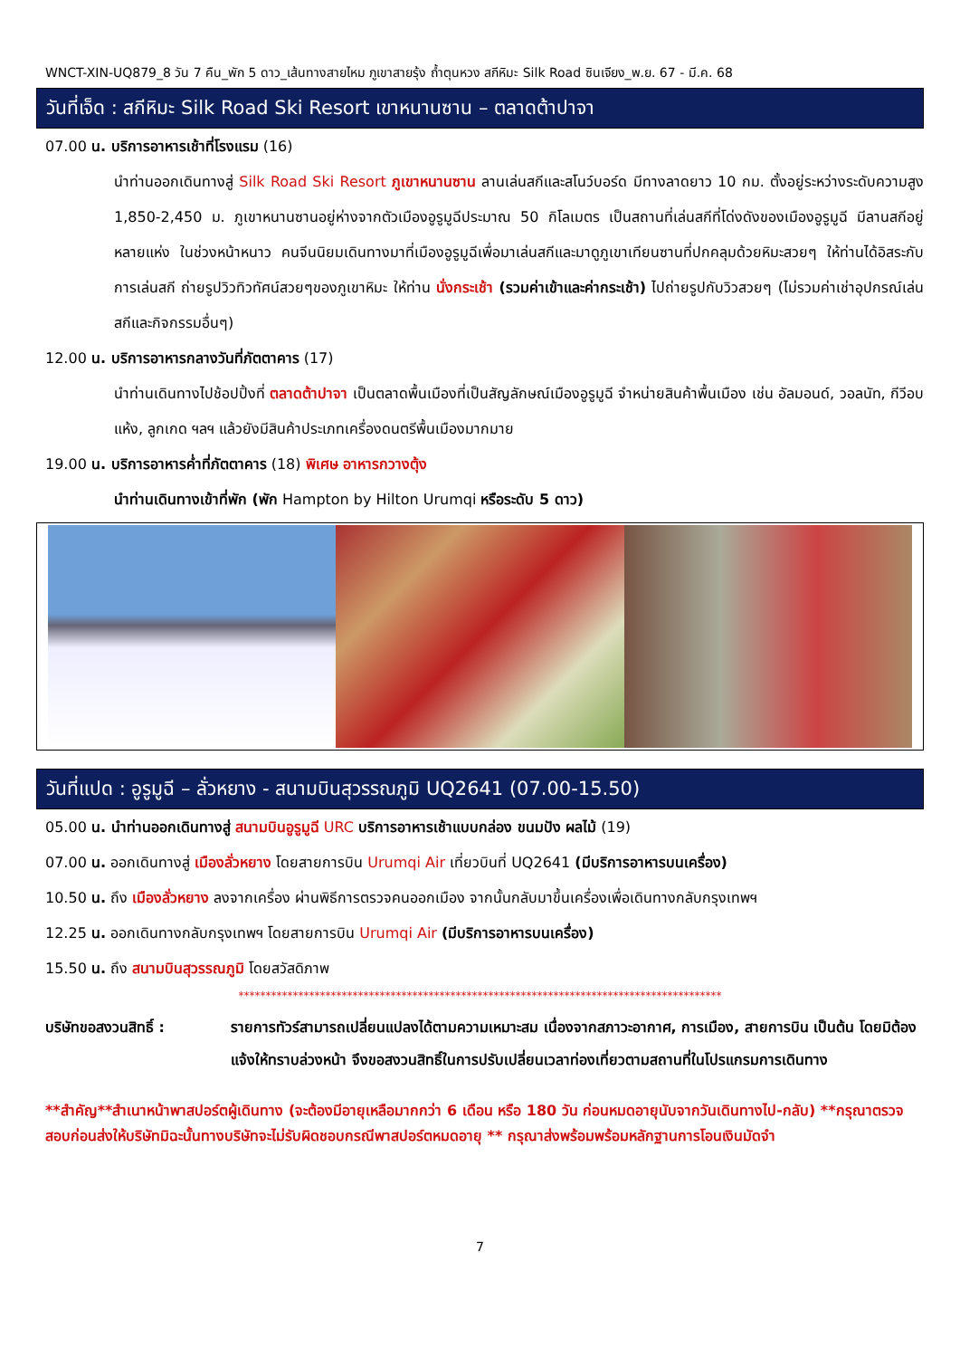WNCT-XIN-UQ879_8 วัน 7 คืน_พัก 5 ดาว_เส้นทางสายไหม ภูเขาสายรุ้ง ถ้ำตุนหวง สกีหิมะ Silk Road ซินเจียง_พ.ย. 67 - มี.ค. 68
วันที่เจ็ด : สกีหิมะ Silk Road Ski Resort เขาหนานซาน – ตลาดต้าปาจา
07.00 น. บริการอาหารเช้าที่โรงแรม (16)
นำท่านออกเดินทางสู่ Silk Road Ski Resort ภูเขาหนานซาน ลานเล่นสกีและสโนว์บอร์ด มีทางลาดยาว 10 กม. ตั้งอยู่ระหว่างระดับความสูง 1,850-2,450 ม. ภูเขาหนานซานอยู่ห่างจากตัวเมืองอูรูมูฉีประมาณ 50 กิโลเมตร เป็นสถานที่เล่นสกีที่โด่งดังของเมืองอูรูมูฉี มีลานสกีอยู่หลายแห่ง ในช่วงหน้าหนาว คนจีนนิยมเดินทางมาที่เมืองอูรูมูฉีเพื่อมาเล่นสกีและมาดูภูเขาเทียนซานที่ปกคลุมด้วยหิมะสวยๆ ให้ท่านได้อิสระกับการเล่นสกี ถ่ายรูปวิวทิวทัศน์สวยๆของภูเขาหิมะ ให้ท่าน นั่งกระเช้า (รวมค่าเข้าและค่ากระเช้า) ไปถ่ายรูปกับวิวสวยๆ (ไม่รวมค่าเช่าอุปกรณ์เล่นสกีและกิจกรรมอื่นๆ)
12.00 น. บริการอาหารกลางวันที่ภัตตาคาร (17)
นำท่านเดินทางไปช้อปปิ้งที่ ตลาดต้าปาจา เป็นตลาดพื้นเมืองที่เป็นสัญลักษณ์เมืองอูรูมูฉี จำหน่ายสินค้าพื้นเมือง เช่น อัลมอนด์, วอลนัท, กีวีอบแห้ง, ลูกเกด ฯลฯ แล้วยังมีสินค้าประเภทเครื่องดนตรีพื้นเมืองมากมาย
19.00 น. บริการอาหารค่ำที่ภัตตาคาร (18) พิเศษ อาหารกวางตุ้ง
นำท่านเดินทางเข้าที่พัก (พัก Hampton by Hilton Urumqi หรือระดับ 5 ดาว)
วันที่แปด : อูรูมูฉี – ลั่วหยาง - สนามบินสุวรรณภูมิ UQ2641 (07.00-15.50)
05.00 น. นำท่านออกเดินทางสู่ สนามบินอูรูมูฉี URC บริการอาหารเช้าแบบกล่อง ขนมปัง ผลไม้ (19)
07.00 น. ออกเดินทางสู่ เมืองลั่วหยาง โดยสายการบิน Urumqi Air เที่ยวบินที่ UQ2641 (มีบริการอาหารบนเครื่อง)
10.50 น. ถึง เมืองลั่วหยาง ลงจากเครื่อง ผ่านพิธีการตรวจคนออกเมือง จากนั้นกลับมาขึ้นเครื่องเพื่อเดินทางกลับกรุงเทพฯ
12.25 น. ออกเดินทางกลับกรุงเทพฯ โดยสายการบิน Urumqi Air (มีบริการอาหารบนเครื่อง)
15.50 น. ถึง สนามบินสุวรรณภูมิ โดยสวัสดิภาพ
*****************************************************************************************
บริษัทขอสงวนสิทธิ์ : รายการทัวร์สามารถเปลี่ยนแปลงได้ตามความเหมาะสม เนื่องจากสภาวะอากาศ, การเมือง, สายการบิน เป็นต้น โดยมิต้องแจ้งให้ทราบล่วงหน้า จึงขอสงวนสิทธิ์ในการปรับเปลี่ยนเวลาท่องเที่ยวตามสถานที่ในโปรแกรมการเดินทาง
**สำคัญ**สำเนาหน้าพาสปอร์ตผู้เดินทาง (จะต้องมีอายุเหลือมากกว่า 6 เดือน หรือ 180 วัน ก่อนหมดอายุนับจากวันเดินทางไป-กลับ) **กรุณาตรวจสอบก่อนส่งให้บริษัทมิฉะนั้นทางบริษัทจะไม่รับผิดชอบกรณีพาสปอร์ตหมดอายุ ** กรุณาส่งพร้อมพร้อมหลักฐานการโอนเงินมัดจำ
7